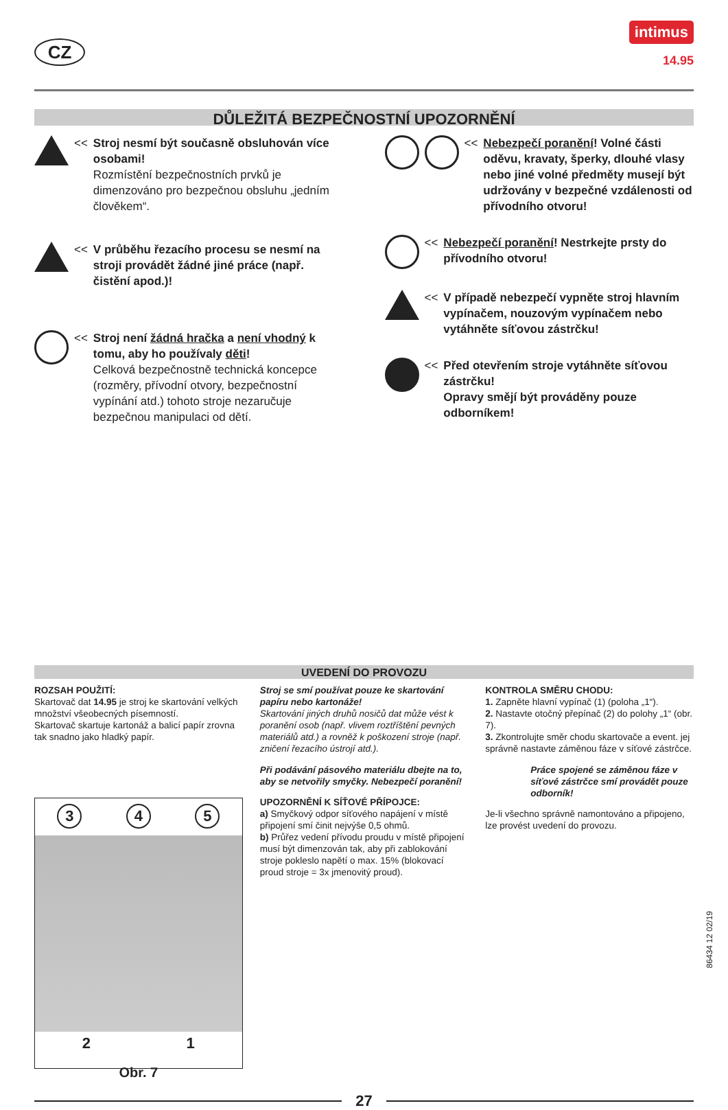CZ
intimus
14.95
DŮLEŽITÁ BEZPEČNOSTNÍ UPOZORNĚNÍ
<< Stroj nesmí být současně obsluhován více osobami!
Rozmístění bezpečnostních prvků je dimenzováno pro bezpečnou obsluhu „jedním člověkem“.
<< V průběhu řezacího procesu se nesmí na stroji provádět žádné jiné práce (např. čistění apod.)!
<< Stroj není žádná hračka a není vhodný k tomu, aby ho používaly děti!
Celková bezpečnostně technická koncepce (rozměry, přívodní otvory, bezpečnostní vypínání atd.) tohoto stroje nezaručuje bezpečnou manipulaci od dětí.
<< Nebezpečí poranění! Volné části oděvu, kravaty, šperky, dlouhé vlasy nebo jiné volné předměty musejí být udržovány v bezpečné vzdálenosti od přívodního otvoru!
<< Nebezpečí poranění! Nestrkejte prsty do přívodního otvoru!
<< V případě nebezpečí vypněte stroj hlavním vypínačem, nouzovým vypínačem nebo vytáhněte síťovou zástrčku!
<< Před otevřením stroje vytáhněte síťovou zástrčku!
Opravy smějí být prováděny pouze odborníkem!
UVEDENÍ DO PROVOZU
ROZSAH POUŽITÍ:
Skartovač dat 14.95 je stroj ke skartování velkých množství všeobecných písemností.
Skartovač skartuje kartonáž a balicí papír zrovna tak snadno jako hladký papír.
3 4 5
2 1
Obr. 7
Stroj se smí používat pouze ke skartování papíru nebo kartonáže!
Skartování jiných druhů nosičů dat může vést k poranění osob (např. vlivem roztříštění pevných materiálů atd.) a rovněž k poškození stroje (např. zničení řezacího ústrojí atd.).
Při podávání pásového materiálu dbejte na to, aby se netvořily smyčky. Nebezpečí poranění!
UPOZORNĚNÍ K SÍŤOVÉ PŘÍPOJCE:
a) Smyčkový odpor síťového napájení v místě připojení smí činit nejvýše 0,5 ohmů.
b) Průřez vedení přívodu proudu v místě připojení musí být dimenzován tak, aby při zablokování stroje pokleslo napětí o max. 15% (blokovací proud stroje = 3x jmenovitý proud).
KONTROLA SMĚRU CHODU:
1. Zapněte hlavní vypínač (1) (poloha „1“).
2. Nastavte otočný přepínač (2) do polohy „1“ (obr. 7).
3. Zkontrolujte směr chodu skartovače a event. jej správně nastavte záměnou fáze v síťové zástrčce.
Práce spojené se záměnou fáze v síťové zástrčce smí provádět pouze odborník!
Je-li všechno správně namontováno a připojeno, lze provést uvedení do provozu.
27
86434 12 02/19